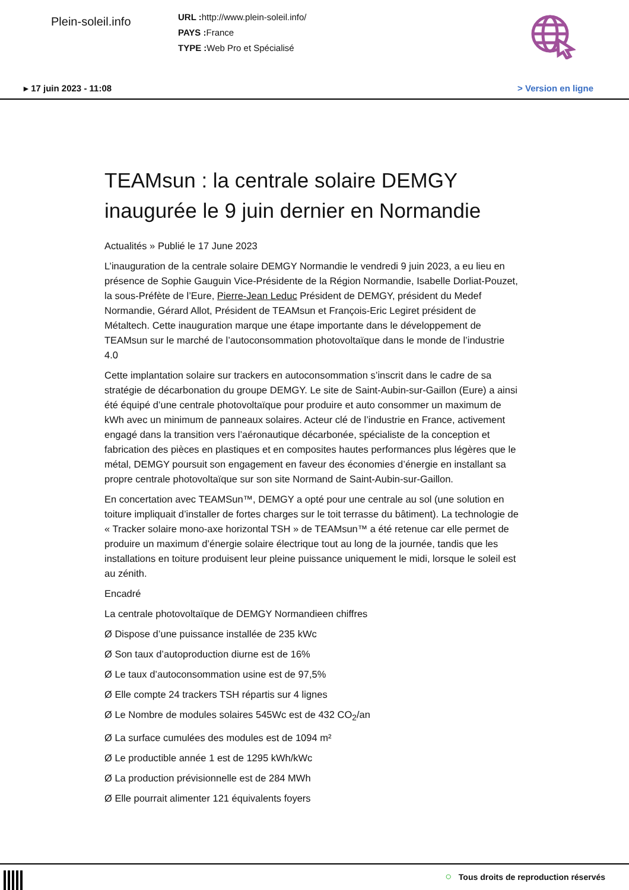Plein-soleil.info
URL : http://www.plein-soleil.info/
PAYS : France
TYPE : Web Pro et Spécialisé
▸ 17 juin 2023 - 11:08 > Version en ligne
TEAMsun : la centrale solaire DEMGY inaugurée le 9 juin dernier en Normandie
Actualités » Publié le 17 June 2023
L’inauguration de la centrale solaire DEMGY Normandie le vendredi 9 juin 2023, a eu lieu en présence de Sophie Gauguin Vice-Présidente de la Région Normandie, Isabelle Dorliat-Pouzet, la sous-Préfète de l’Eure, Pierre-Jean Leduc Président de DEMGY, président du Medef Normandie, Gérard Allot, Président de TEAMsun et François-Eric Legiret président de Métaltech. Cette inauguration marque une étape importante dans le développement de TEAMsun sur le marché de l’autoconsommation photovoltaïque dans le monde de l’industrie 4.0
Cette implantation solaire sur trackers en autoconsommation s’inscrit dans le cadre de sa stratégie de décarbonation du groupe DEMGY. Le site de Saint-Aubin-sur-Gaillon (Eure) a ainsi été équipé d’une centrale photovoltaïque pour produire et auto consommer un maximum de kWh avec un minimum de panneaux solaires. Acteur clé de l’industrie en France, activement engagé dans la transition vers l’aéronautique décarbonée, spécialiste de la conception et fabrication des pièces en plastiques et en composites hautes performances plus légères que le métal, DEMGY poursuit son engagement en faveur des économies d’énergie en installant sa propre centrale photovoltaïque sur son site Normand de Saint-Aubin-sur-Gaillon.
En concertation avec TEAMSun™, DEMGY a opté pour une centrale au sol (une solution en toiture impliquait d’installer de fortes charges sur le toit terrasse du bâtiment). La technologie de « Tracker solaire mono-axe horizontal TSH » de TEAMsun™ a été retenue car elle permet de produire un maximum d’énergie solaire électrique tout au long de la journée, tandis que les installations en toiture produisent leur pleine puissance uniquement le midi, lorsque le soleil est au zénith.
Encadré
La centrale photovoltaïque de DEMGY Normandieen chiffres
Ø Dispose d’une puissance installée de 235 kWc
Ø Son taux d’autoproduction diurne est de 16%
Ø Le taux d’autoconsommation usine est de 97,5%
Ø Elle compte 24 trackers TSH répartis sur 4 lignes
Ø Le Nombre de modules solaires 545Wc est de 432 CO<sub>2</sub>/an
Ø La surface cumulées des modules est de 1094 m²
Ø Le productible année 1 est de 1295 kWh/kWc
Ø La production prévisionnelle est de 284 MWh
Ø Elle pourrait alimenter 121 équivalents foyers
○ Tous droits de reproduction réservés